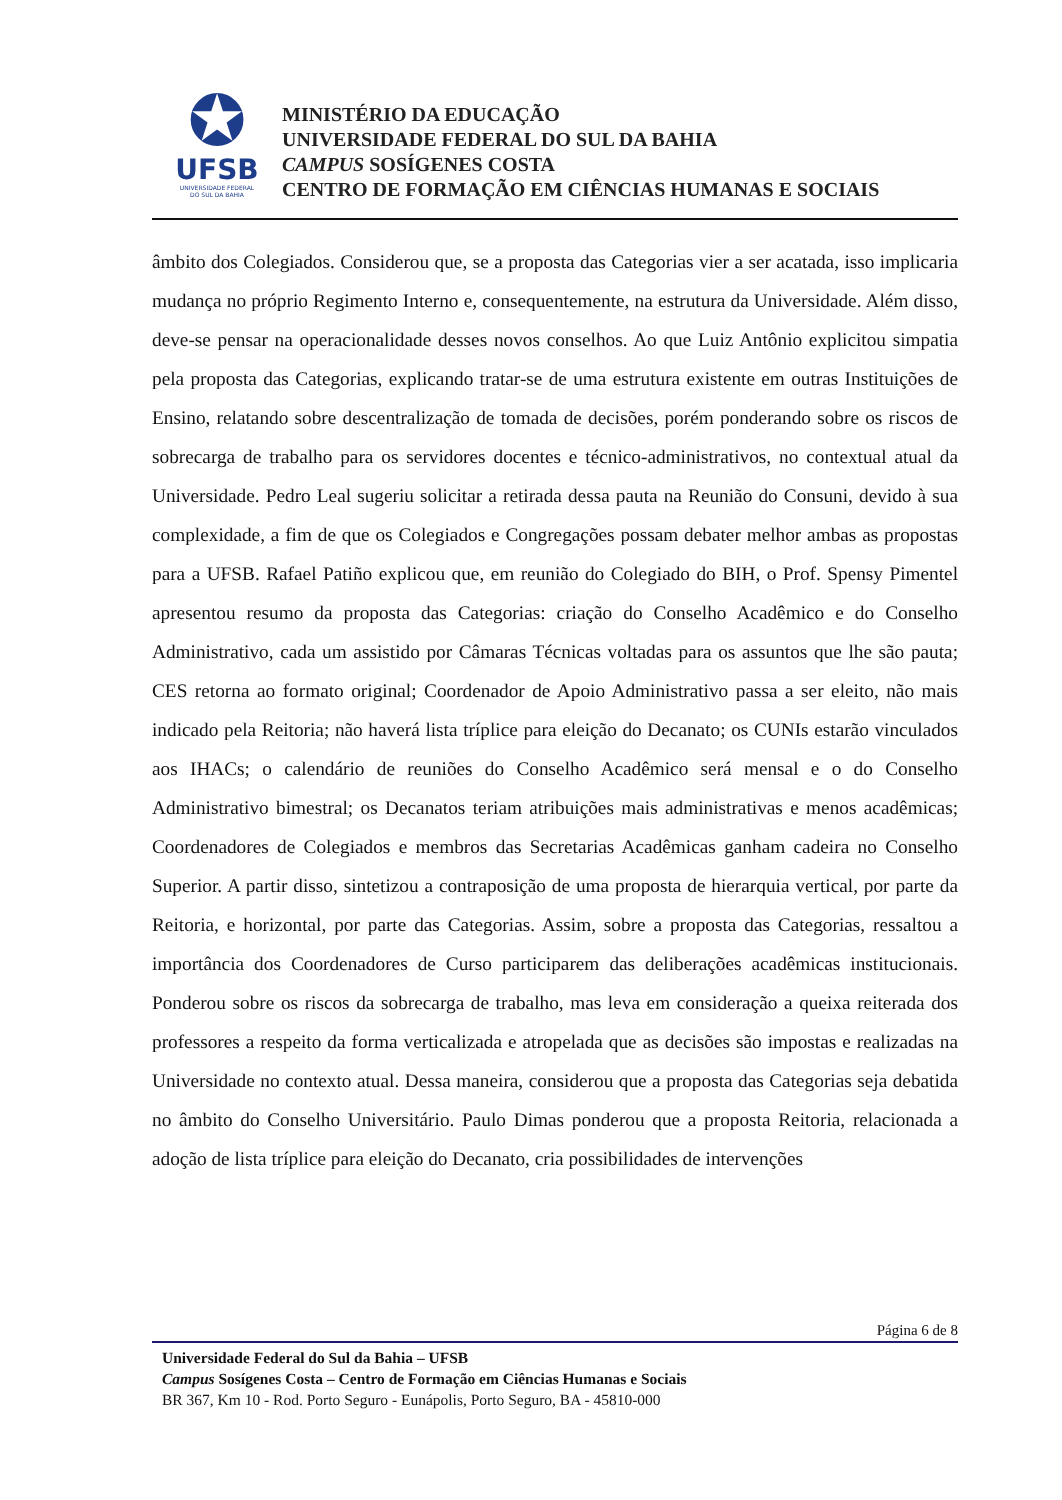✪
UFSB
UNIVERSIDADE FEDERAL
DO SUL DA BAHIA
MINISTÉRIO DA EDUCAÇÃO
UNIVERSIDADE FEDERAL DO SUL DA BAHIA
CAMPUS SOSÍGENES COSTA
CENTRO DE FORMAÇÃO EM CIÊNCIAS HUMANAS E SOCIAIS
âmbito dos Colegiados. Considerou que, se a proposta das Categorias vier a ser acatada, isso implicaria mudança no próprio Regimento Interno e, consequentemente, na estrutura da Universidade. Além disso, deve-se pensar na operacionalidade desses novos conselhos. Ao que Luiz Antônio explicitou simpatia pela proposta das Categorias, explicando tratar-se de uma estrutura existente em outras Instituições de Ensino, relatando sobre descentralização de tomada de decisões, porém ponderando sobre os riscos de sobrecarga de trabalho para os servidores docentes e técnico-administrativos, no contextual atual da Universidade. Pedro Leal sugeriu solicitar a retirada dessa pauta na Reunião do Consuni, devido à sua complexidade, a fim de que os Colegiados e Congregações possam debater melhor ambas as propostas para a UFSB. Rafael Patiño explicou que, em reunião do Colegiado do BIH, o Prof. Spensy Pimentel apresentou resumo da proposta das Categorias: criação do Conselho Acadêmico e do Conselho Administrativo, cada um assistido por Câmaras Técnicas voltadas para os assuntos que lhe são pauta; CES retorna ao formato original; Coordenador de Apoio Administrativo passa a ser eleito, não mais indicado pela Reitoria; não haverá lista tríplice para eleição do Decanato; os CUNIs estarão vinculados aos IHACs; o calendário de reuniões do Conselho Acadêmico será mensal e o do Conselho Administrativo bimestral; os Decanatos teriam atribuições mais administrativas e menos acadêmicas; Coordenadores de Colegiados e membros das Secretarias Acadêmicas ganham cadeira no Conselho Superior. A partir disso, sintetizou a contraposição de uma proposta de hierarquia vertical, por parte da Reitoria, e horizontal, por parte das Categorias. Assim, sobre a proposta das Categorias, ressaltou a importância dos Coordenadores de Curso participarem das deliberações acadêmicas institucionais. Ponderou sobre os riscos da sobrecarga de trabalho, mas leva em consideração a queixa reiterada dos professores a respeito da forma verticalizada e atropelada que as decisões são impostas e realizadas na Universidade no contexto atual. Dessa maneira, considerou que a proposta das Categorias seja debatida no âmbito do Conselho Universitário. Paulo Dimas ponderou que a proposta Reitoria, relacionada a adoção de lista tríplice para eleição do Decanato, cria possibilidades de intervenções
Página 6 de 8
Universidade Federal do Sul da Bahia – UFSB
Campus Sosígenes Costa – Centro de Formação em Ciências Humanas e Sociais
BR 367, Km 10 - Rod. Porto Seguro - Eunápolis, Porto Seguro, BA - 45810-000